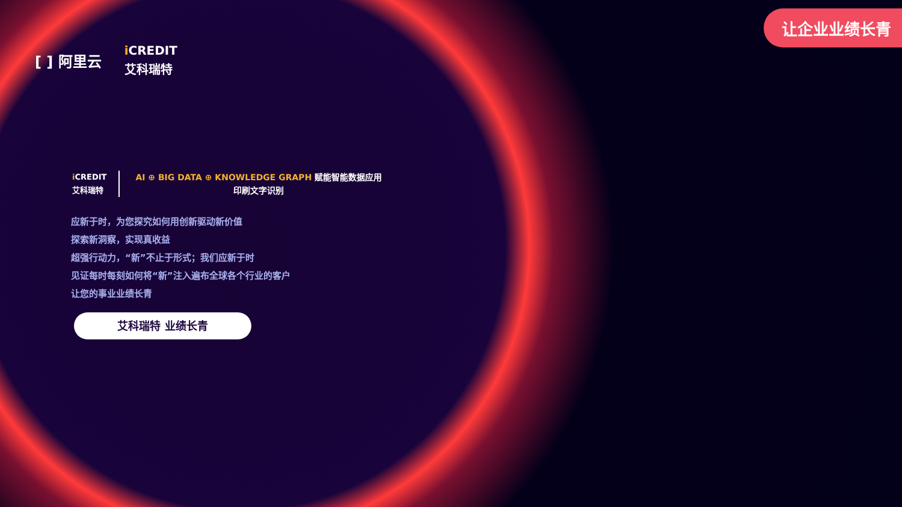让企业业绩长青
[ ] 阿里云
i CREDIT
艾科瑞特
i CREDIT
艾科瑞特
AI ⊕ BIG DATA ⊕ KNOWLEDGE GRAPH 赋能智能数据应用
印刷文字识别
应新于时，为您探究如何用创新驱动新价值
探索新洞察，实现真收益
超强行动力，“新”不止于形式；我们应新于时
见证每时每刻如何将“新”注入遍布全球各个行业的客户
让您的事业业绩长青
艾科瑞特 业绩长青